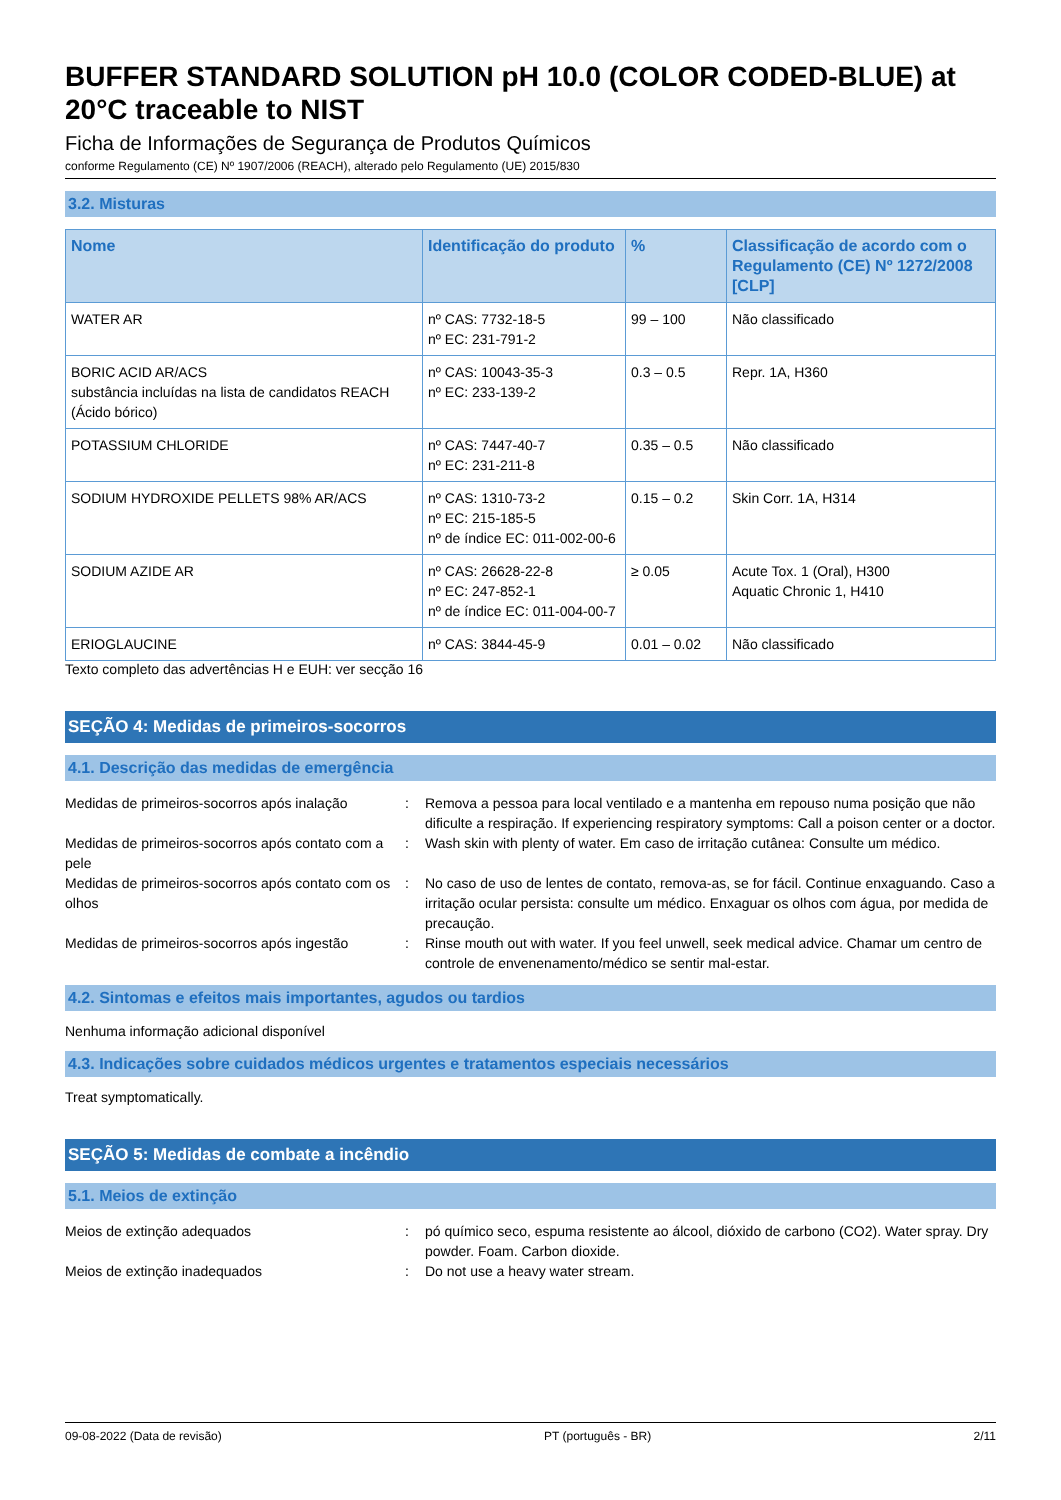BUFFER STANDARD SOLUTION pH 10.0 (COLOR CODED-BLUE) at 20°C traceable to NIST
Ficha de Informações de Segurança de Produtos Químicos
conforme Regulamento (CE) Nº 1907/2006 (REACH), alterado pelo Regulamento (UE) 2015/830
3.2. Misturas
| Nome | Identificação do produto | % | Classificação de acordo com o Regulamento (CE) Nº 1272/2008 [CLP] |
| --- | --- | --- | --- |
| WATER AR | nº CAS: 7732-18-5 nº EC: 231-791-2 | 99 – 100 | Não classificado |
| BORIC ACID AR/ACS substância incluídas na lista de candidatos REACH (Ácido bórico) | nº CAS: 10043-35-3 nº EC: 233-139-2 | 0.3 – 0.5 | Repr. 1A, H360 |
| POTASSIUM CHLORIDE | nº CAS: 7447-40-7 nº EC: 231-211-8 | 0.35 – 0.5 | Não classificado |
| SODIUM HYDROXIDE PELLETS 98% AR/ACS | nº CAS: 1310-73-2 nº EC: 215-185-5 nº de índice EC: 011-002-00-6 | 0.15 – 0.2 | Skin Corr. 1A, H314 |
| SODIUM AZIDE AR | nº CAS: 26628-22-8 nº EC: 247-852-1 nº de índice EC: 011-004-00-7 | ≥ 0.05 | Acute Tox. 1 (Oral), H300 Aquatic Chronic 1, H410 |
| ERIOGLAUCINE | nº CAS: 3844-45-9 | 0.01 – 0.02 | Não classificado |
Texto completo das advertências H e EUH: ver secção 16
SEÇÃO 4: Medidas de primeiros-socorros
4.1. Descrição das medidas de emergência
Medidas de primeiros-socorros após inalação
: Remova a pessoa para local ventilado e a mantenha em repouso numa posição que não dificulte a respiração. If experiencing respiratory symptoms: Call a poison center or a doctor.
Medidas de primeiros-socorros após contato com a pele
: Wash skin with plenty of water. Em caso de irritação cutânea: Consulte um médico.
Medidas de primeiros-socorros após contato com os olhos
: No caso de uso de lentes de contato, remova-as, se for fácil. Continue enxaguando. Caso a irritação ocular persista: consulte um médico. Enxaguar os olhos com água, por medida de precaução.
Medidas de primeiros-socorros após ingestão
: Rinse mouth out with water. If you feel unwell, seek medical advice. Chamar um centro de controle de envenenamento/médico se sentir mal-estar.
4.2. Sintomas e efeitos mais importantes, agudos ou tardios
Nenhuma informação adicional disponível
4.3. Indicações sobre cuidados médicos urgentes e tratamentos especiais necessários
Treat symptomatically.
SEÇÃO 5: Medidas de combate a incêndio
5.1. Meios de extinção
Meios de extinção adequados : pó químico seco, espuma resistente ao álcool, dióxido de carbono (CO2). Water spray. Dry powder. Foam. Carbon dioxide.
Meios de extinção inadequados : Do not use a heavy water stream.
09-08-2022 (Data de revisão) PT (português - BR) 2/11